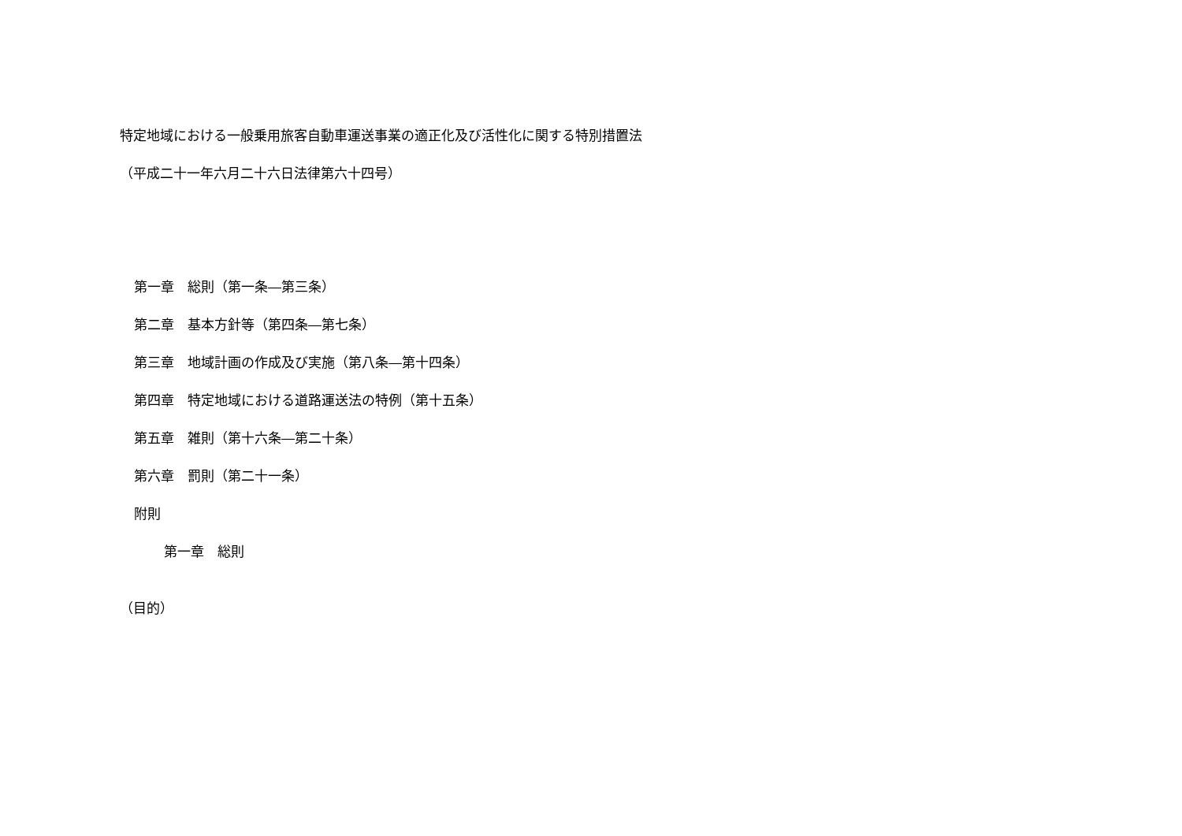特定地域における一般乗用旅客自動車運送事業の適正化及び活性化に関する特別措置法
（平成二十一年六月二十六日法律第六十四号）
第一章　総則（第一条―第三条）
第二章　基本方針等（第四条―第七条）
第三章　地域計画の作成及び実施（第八条―第十四条）
第四章　特定地域における道路運送法の特例（第十五条）
第五章　雑則（第十六条―第二十条）
第六章　罰則（第二十一条）
附則
第一章　総則
（目的）